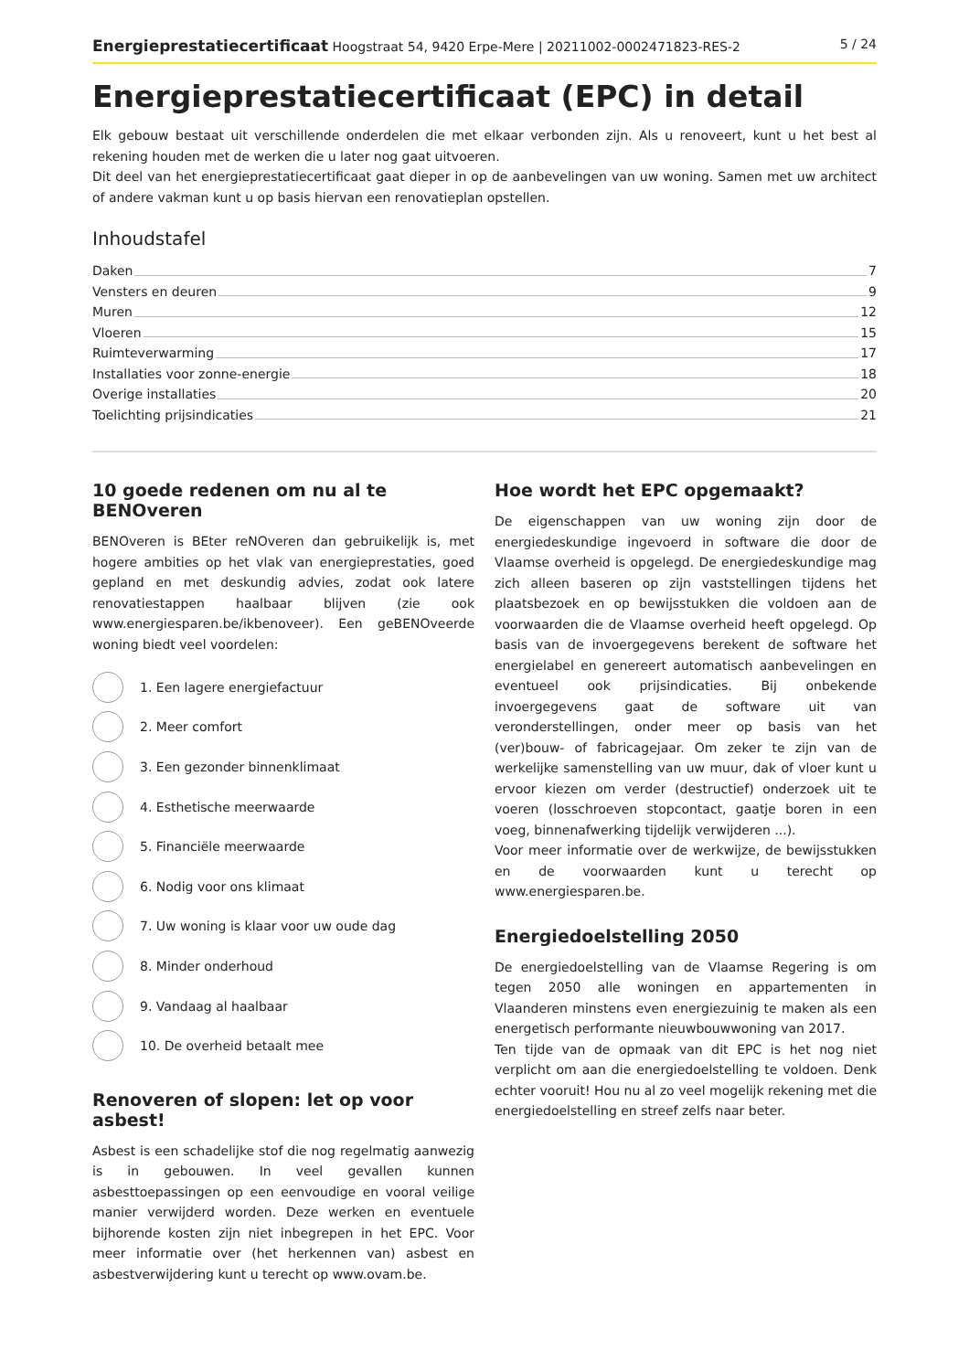Energieprestatiecertificaat Hoogstraat 54, 9420 Erpe-Mere | 20211002-0002471823-RES-2 5 / 24
Energieprestatiecertificaat (EPC) in detail
Elk gebouw bestaat uit verschillende onderdelen die met elkaar verbonden zijn. Als u renoveert, kunt u het best al rekening houden met de werken die u later nog gaat uitvoeren.
Dit deel van het energieprestatiecertificaat gaat dieper in op de aanbevelingen van uw woning. Samen met uw architect of andere vakman kunt u op basis hiervan een renovatieplan opstellen.
Inhoudstafel
Daken 7
Vensters en deuren 9
Muren 12
Vloeren 15
Ruimteverwarming 17
Installaties voor zonne-energie 18
Overige installaties 20
Toelichting prijsindicaties 21
10 goede redenen om nu al te BENOveren
BENOveren is BEter reNOveren dan gebruikelijk is, met hogere ambities op het vlak van energieprestaties, goed gepland en met deskundig advies, zodat ook latere renovatiestappen haalbaar blijven (zie ook www.energiesparen.be/ikbenoveer). Een geBENOveerde woning biedt veel voordelen:
1. Een lagere energiefactuur
2. Meer comfort
3. Een gezonder binnenklimaat
4. Esthetische meerwaarde
5. Financiële meerwaarde
6. Nodig voor ons klimaat
7. Uw woning is klaar voor uw oude dag
8. Minder onderhoud
9. Vandaag al haalbaar
10. De overheid betaalt mee
Renoveren of slopen: let op voor asbest!
Asbest is een schadelijke stof die nog regelmatig aanwezig is in gebouwen. In veel gevallen kunnen asbesttoepassingen op een eenvoudige en vooral veilige manier verwijderd worden. Deze werken en eventuele bijhorende kosten zijn niet inbegrepen in het EPC. Voor meer informatie over (het herkennen van) asbest en asbestverwijdering kunt u terecht op www.ovam.be.
Hoe wordt het EPC opgemaakt?
De eigenschappen van uw woning zijn door de energiedeskundige ingevoerd in software die door de Vlaamse overheid is opgelegd. De energiedeskundige mag zich alleen baseren op zijn vaststellingen tijdens het plaatsbezoek en op bewijsstukken die voldoen aan de voorwaarden die de Vlaamse overheid heeft opgelegd. Op basis van de invoergegevens berekent de software het energielabel en genereert automatisch aanbevelingen en eventueel ook prijsindicaties. Bij onbekende invoergegevens gaat de software uit van veronderstellingen, onder meer op basis van het (ver)bouw- of fabricagejaar. Om zeker te zijn van de werkelijke samenstelling van uw muur, dak of vloer kunt u ervoor kiezen om verder (destructief) onderzoek uit te voeren (losschroeven stopcontact, gaatje boren in een voeg, binnenafwerking tijdelijk verwijderen ...).
Voor meer informatie over de werkwijze, de bewijsstukken en de voorwaarden kunt u terecht op www.energiesparen.be.
Energiedoelstelling 2050
De energiedoelstelling van de Vlaamse Regering is om tegen 2050 alle woningen en appartementen in Vlaanderen minstens even energiezuinig te maken als een energetisch performante nieuwbouwwoning van 2017.
Ten tijde van de opmaak van dit EPC is het nog niet verplicht om aan die energiedoelstelling te voldoen. Denk echter vooruit! Hou nu al zo veel mogelijk rekening met die energiedoelstelling en streef zelfs naar beter.